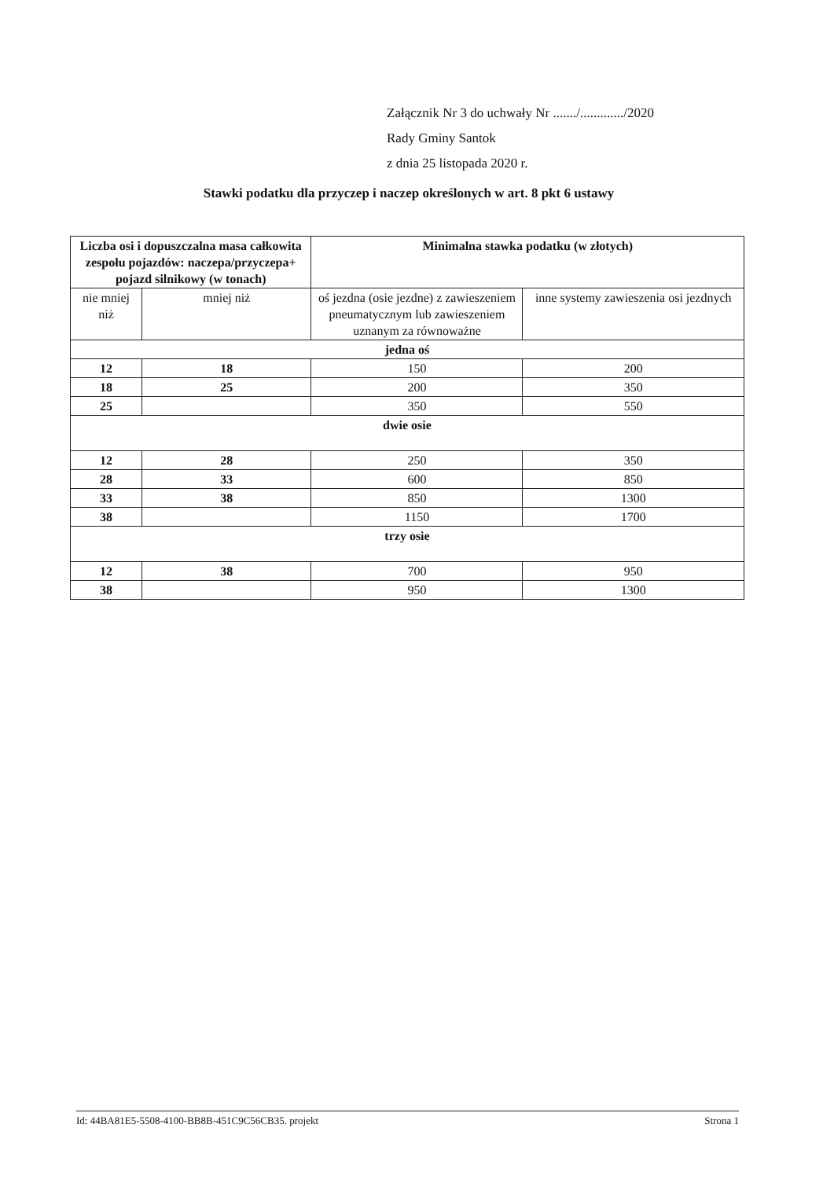Załącznik Nr 3 do uchwały Nr ......./............./2020
Rady Gminy Santok
z dnia 25 listopada 2020 r.
Stawki podatku dla przyczep i naczep określonych w art. 8 pkt 6 ustawy
| Liczba osi i dopuszczalna masa całkowita zespołu pojazdów: naczepa/przyczepa+ pojazd silnikowy (w tonach) | | Minimalna stawka podatku (w złotych) | |
| --- | --- | --- | --- |
| nie mniej niż | mniej niż | oś jezdna (osie jezdne) z zawieszeniem pneumatycznym lub zawieszeniem uznanym za równoważne | inne systemy zawieszenia osi jezdnych |
| jedna oś | | | |
| 12 | 18 | 150 | 200 |
| 18 | 25 | 200 | 350 |
| 25 | | 350 | 550 |
| dwie osie | | | |
| 12 | 28 | 250 | 350 |
| 28 | 33 | 600 | 850 |
| 33 | 38 | 850 | 1300 |
| 38 | | 1150 | 1700 |
| trzy osie | | | |
| 12 | 38 | 700 | 950 |
| 38 | | 950 | 1300 |
Id: 44BA81E5-5508-4100-BB8B-451C9C56CB35. projekt Strona 1